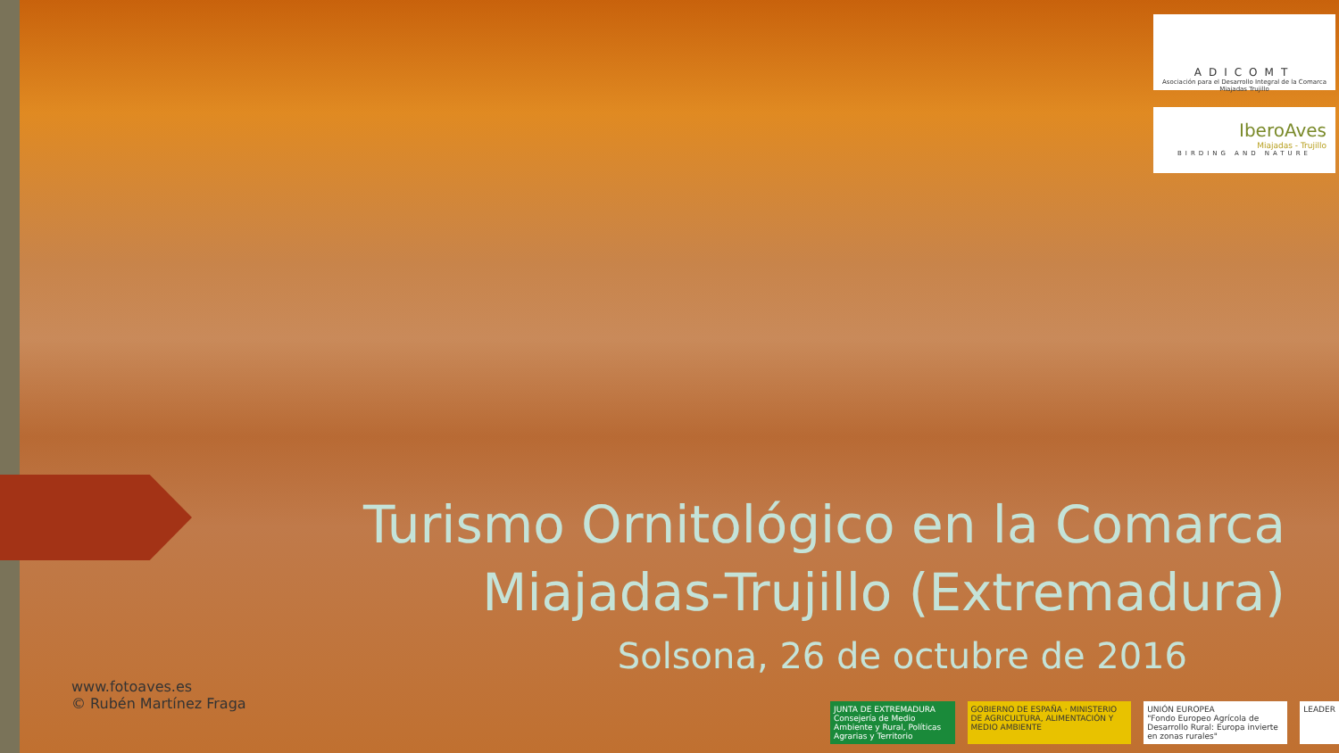ADICOMT
Asociación para el Desarrollo Integral de la Comarca Miajadas Trujillo
IberoAves
Miajadas - Trujillo
BIRDING AND NATURE
Turismo Ornitológico en la Comarca Miajadas-Trujillo (Extremadura)
Solsona, 26 de octubre de 2016
www.fotoaves.es
© Rubén Martínez Fraga
JUNTA DE EXTREMADURA
Consejería de Medio Ambiente y Rural, Políticas Agrarias y Territorio
GOBIERNO DE ESPAÑA · MINISTERIO DE AGRICULTURA, ALIMENTACIÓN Y MEDIO AMBIENTE
UNIÓN EUROPEA
"Fondo Europeo Agrícola de Desarrollo Rural: Europa invierte en zonas rurales"
LEADER